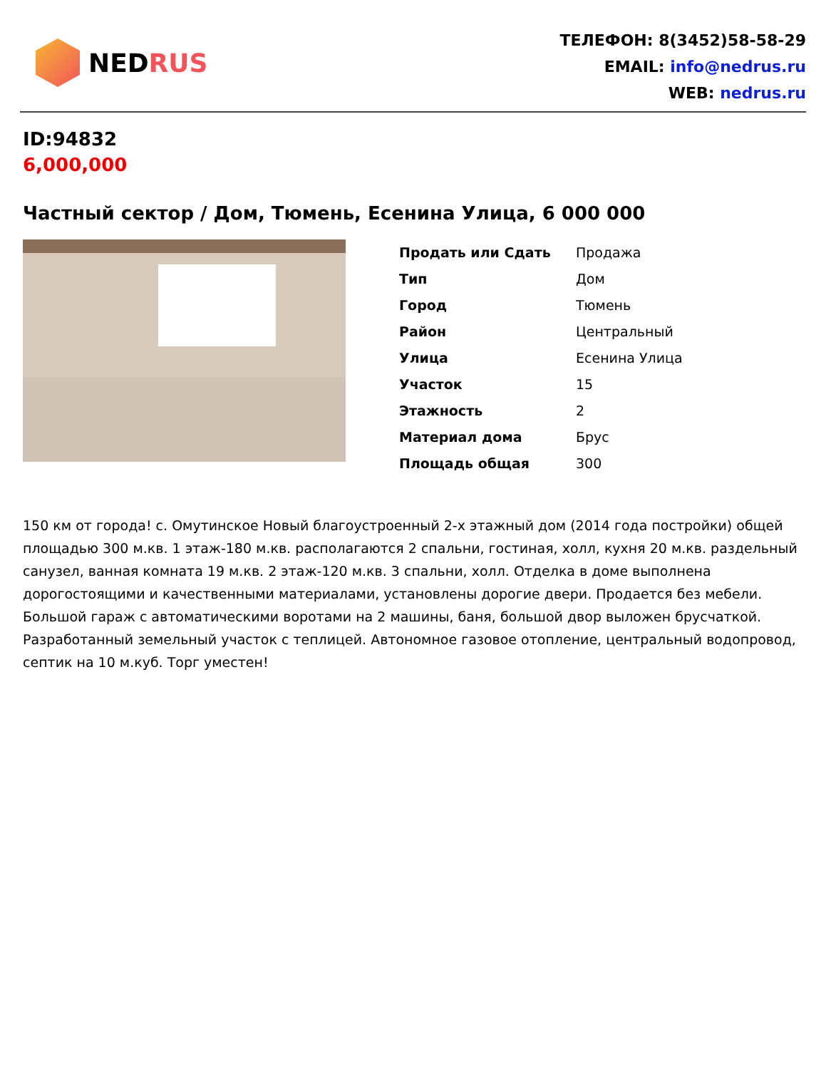NEDRUS
ТЕЛЕФОН: 8(3452)58-58-29
EMAIL: info@nedrus.ru
WEB: nedrus.ru
ID:94832
6,000,000
Частный сектор / Дом, Тюмень, Есенина Улица, 6 000 000
| Продать или Сдать | Продажа |
| Тип | Дом |
| Город | Тюмень |
| Район | Центральный |
| Улица | Есенина Улица |
| Участок | 15 |
| Этажность | 2 |
| Материал дома | Брус |
| Площадь общая | 300 |
150 км от города! с. Омутинское Новый благоустроенный 2-х этажный дом (2014 года постройки) общей площадью 300 м.кв. 1 этаж-180 м.кв. располагаются 2 спальни, гостиная, холл, кухня 20 м.кв. раздельный санузел, ванная комната 19 м.кв. 2 этаж-120 м.кв. 3 спальни, холл. Отделка в доме выполнена дорогостоящими и качественными материалами, установлены дорогие двери. Продается без мебели. Большой гараж с автоматическими воротами на 2 машины, баня, большой двор выложен брусчаткой. Разработанный земельный участок с теплицей. Автономное газовое отопление, центральный водопровод, септик на 10 м.куб. Торг уместен!